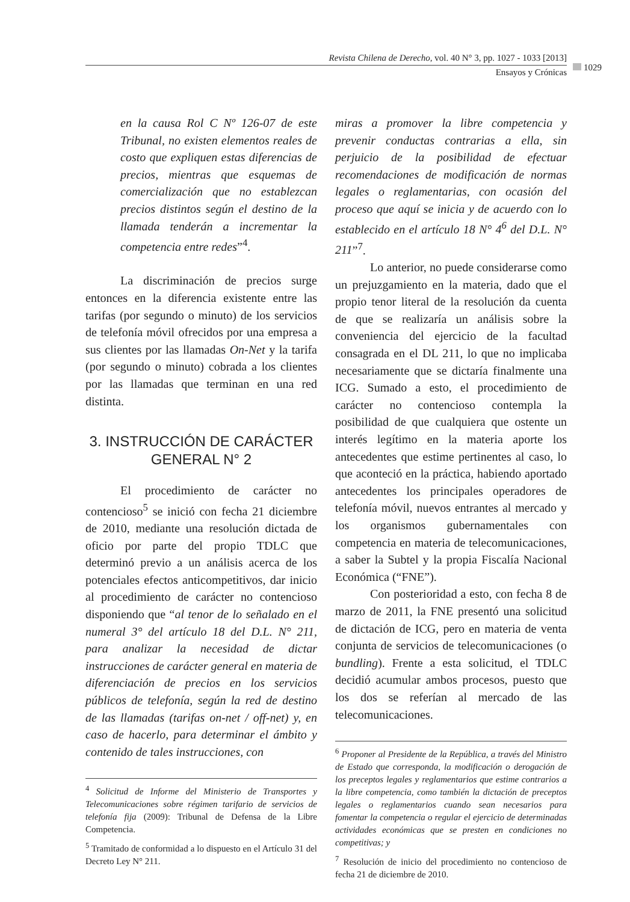Revista Chilena de Derecho, vol. 40 N° 3, pp. 1027 - 1033 [2013]
Ensayos y Crónicas
1029
en la causa Rol C Nº 126-07 de este Tribunal, no existen elementos reales de costo que expliquen estas diferencias de precios, mientras que esquemas de comercialización que no establezcan precios distintos según el destino de la llamada tenderán a incrementar la competencia entre redes”<sup>4</sup>.
La discriminación de precios surge entonces en la diferencia existente entre las tarifas (por segundo o minuto) de los servicios de telefonía móvil ofrecidos por una empresa a sus clientes por las llamadas On-Net y la tarifa (por segundo o minuto) cobrada a los clientes por las llamadas que terminan en una red distinta.
3. INSTRUCCIÓN DE CARÁCTER
GENERAL N° 2
El procedimiento de carácter no contencioso<sup>5</sup> se inició con fecha 21 diciembre de 2010, mediante una resolución dictada de oficio por parte del propio TDLC que determinó previo a un análisis acerca de los potenciales efectos anticompetitivos, dar inicio al procedimiento de carácter no contencioso disponiendo que “al tenor de lo señalado en el numeral 3° del artículo 18 del D.L. N° 211, para analizar la necesidad de dictar instrucciones de carácter general en materia de diferenciación de precios en los servicios públicos de telefonía, según la red de destino de las llamadas (tarifas on-net / off-net) y, en caso de hacerlo, para determinar el ámbito y contenido de tales instrucciones, con
<sup>4</sup> Solicitud de Informe del Ministerio de Transportes y Telecomunicaciones sobre régimen tarifario de servicios de telefonía fija (2009): Tribunal de Defensa de la Libre Competencia.
<sup>5</sup> Tramitado de conformidad a lo dispuesto en el Artículo 31 del Decreto Ley N° 211.
miras a promover la libre competencia y prevenir conductas contrarias a ella, sin perjuicio de la posibilidad de efectuar recomendaciones de modificación de normas legales o reglamentarias, con ocasión del proceso que aquí se inicia y de acuerdo con lo establecido en el artículo 18 N° 4<sup>6</sup> del D.L. N° 211”<sup>7</sup>.
Lo anterior, no puede considerarse como un prejuzgamiento en la materia, dado que el propio tenor literal de la resolución da cuenta de que se realizaría un análisis sobre la conveniencia del ejercicio de la facultad consagrada en el DL 211, lo que no implicaba necesariamente que se dictaría finalmente una ICG. Sumado a esto, el procedimiento de carácter no contencioso contempla la posibilidad de que cualquiera que ostente un interés legítimo en la materia aporte los antecedentes que estime pertinentes al caso, lo que aconteció en la práctica, habiendo aportado antecedentes los principales operadores de telefonía móvil, nuevos entrantes al mercado y los organismos gubernamentales con competencia en materia de telecomunicaciones, a saber la Subtel y la propia Fiscalía Nacional Económica (“FNE”).
Con posterioridad a esto, con fecha 8 de marzo de 2011, la FNE presentó una solicitud de dictación de ICG, pero en materia de venta conjunta de servicios de telecomunicaciones (o bundling). Frente a esta solicitud, el TDLC decidió acumular ambos procesos, puesto que los dos se referían al mercado de las telecomunicaciones.
<sup>6</sup> Proponer al Presidente de la República, a través del Ministro de Estado que corresponda, la modificación o derogación de los preceptos legales y reglamentarios que estime contrarios a la libre competencia, como también la dictación de preceptos legales o reglamentarios cuando sean necesarios para fomentar la competencia o regular el ejercicio de determinadas actividades económicas que se presten en condiciones no competitivas; y
<sup>7</sup> Resolución de inicio del procedimiento no contencioso de fecha 21 de diciembre de 2010.